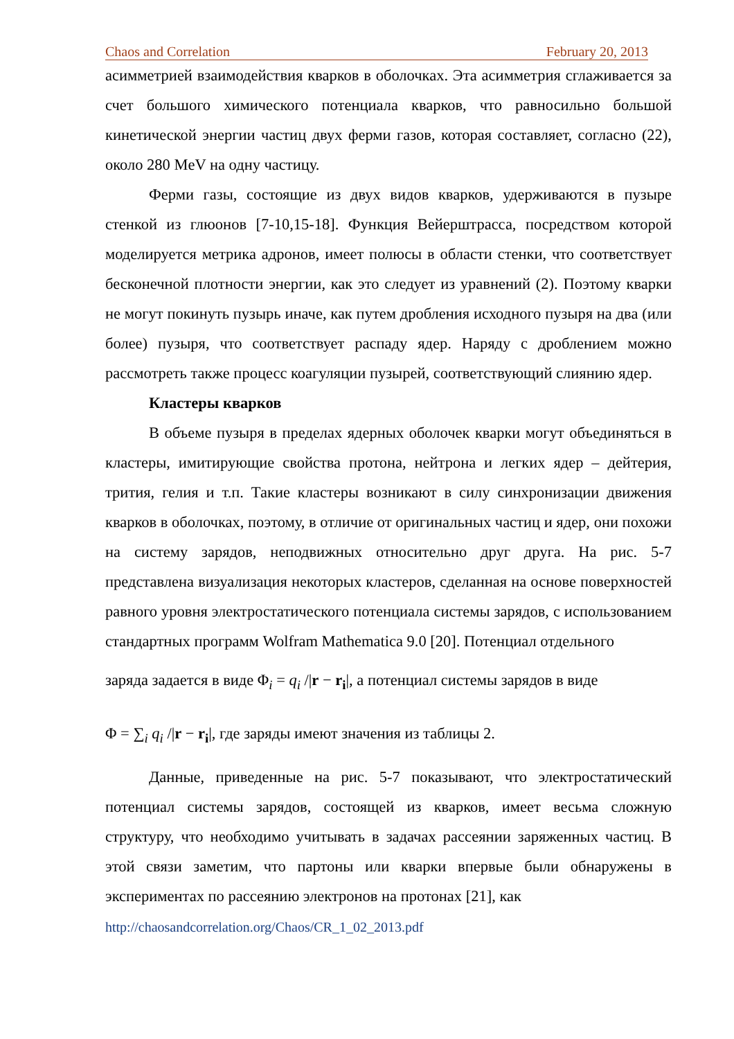Chaos and Correlation February 20, 2013
асимметрией взаимодействия кварков в оболочках. Эта асимметрия сглаживается за счет большого химического потенциала кварков, что равносильно большой кинетической энергии частиц двух ферми газов, которая составляет, согласно (22), около 280 MeV на одну частицу.
Ферми газы, состоящие из двух видов кварков, удерживаются в пузыре стенкой из глюонов [7-10,15-18]. Функция Вейерштрасса, посредством которой моделируется метрика адронов, имеет полюсы в области стенки, что соответствует бесконечной плотности энергии, как это следует из уравнений (2). Поэтому кварки не могут покинуть пузырь иначе, как путем дробления исходного пузыря на два (или более) пузыря, что соответствует распаду ядер. Наряду с дроблением можно рассмотреть также процесс коагуляции пузырей, соответствующий слиянию ядер.
Кластеры кварков
В объеме пузыря в пределах ядерных оболочек кварки могут объединяться в кластеры, имитирующие свойства протона, нейтрона и легких ядер – дейтерия, трития, гелия и т.п. Такие кластеры возникают в силу синхронизации движения кварков в оболочках, поэтому, в отличие от оригинальных частиц и ядер, они похожи на систему зарядов, неподвижных относительно друг друга. На рис. 5-7 представлена визуализация некоторых кластеров, сделанная на основе поверхностей равного уровня электростатического потенциала системы зарядов, с использованием стандартных программ Wolfram Mathematica 9.0 [20]. Потенциал отдельного
заряда задается в виде Φ<sub>i</sub> = q<sub>i</sub> /|r − r<sub>i</sub>|, а потенциал системы зарядов в виде
Φ = ∑<sub>i</sub> q<sub>i</sub> /|r − r<sub>i</sub>|, где заряды имеют значения из таблицы 2.
Данные, приведенные на рис. 5-7 показывают, что электростатический потенциал системы зарядов, состоящей из кварков, имеет весьма сложную структуру, что необходимо учитывать в задачах рассеянии заряженных частиц. В этой связи заметим, что партоны или кварки впервые были обнаружены в экспериментах по рассеянию электронов на протонах [21], как
http://chaosandcorrelation.org/Chaos/CR_1_02_2013.pdf